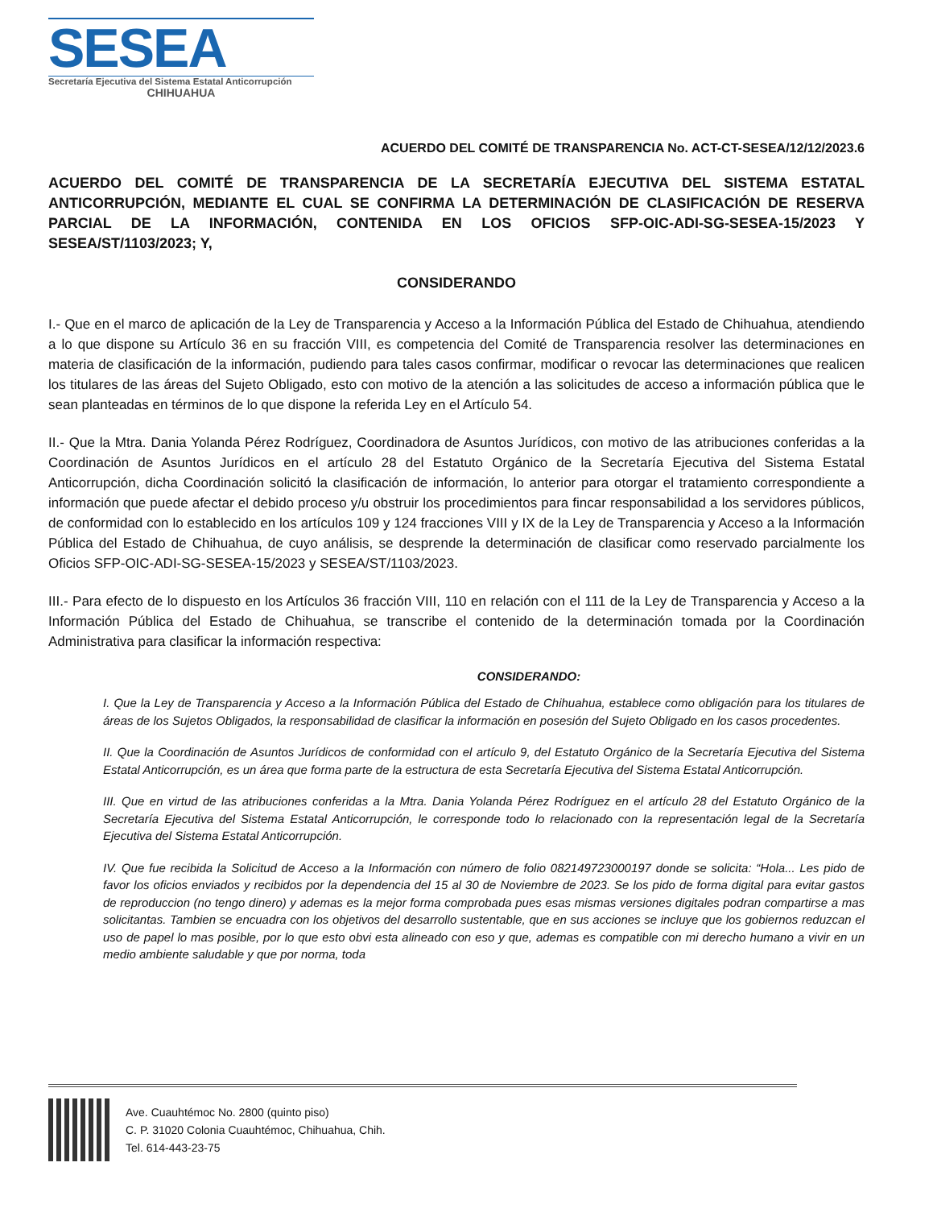SESEA
Secretaría Ejecutiva del Sistema Estatal Anticorrupción
CHIHUAHUA
ACUERDO DEL COMITÉ DE TRANSPARENCIA No. ACT-CT-SESEA/12/12/2023.6
ACUERDO DEL COMITÉ DE TRANSPARENCIA DE LA SECRETARÍA EJECUTIVA DEL SISTEMA ESTATAL ANTICORRUPCIÓN, MEDIANTE EL CUAL SE CONFIRMA LA DETERMINACIÓN DE CLASIFICACIÓN DE RESERVA PARCIAL DE LA INFORMACIÓN, CONTENIDA EN LOS OFICIOS SFP-OIC-ADI-SG-SESEA-15/2023 Y SESEA/ST/1103/2023; Y,
CONSIDERANDO
I.- Que en el marco de aplicación de la Ley de Transparencia y Acceso a la Información Pública del Estado de Chihuahua, atendiendo a lo que dispone su Artículo 36 en su fracción VIII, es competencia del Comité de Transparencia resolver las determinaciones en materia de clasificación de la información, pudiendo para tales casos confirmar, modificar o revocar las determinaciones que realicen los titulares de las áreas del Sujeto Obligado, esto con motivo de la atención a las solicitudes de acceso a información pública que le sean planteadas en términos de lo que dispone la referida Ley en el Artículo 54.
II.- Que la Mtra. Dania Yolanda Pérez Rodríguez, Coordinadora de Asuntos Jurídicos, con motivo de las atribuciones conferidas a la Coordinación de Asuntos Jurídicos en el artículo 28 del Estatuto Orgánico de la Secretaría Ejecutiva del Sistema Estatal Anticorrupción, dicha Coordinación solicitó la clasificación de información, lo anterior para otorgar el tratamiento correspondiente a información que puede afectar el debido proceso y/u obstruir los procedimientos para fincar responsabilidad a los servidores públicos, de conformidad con lo establecido en los artículos 109 y 124 fracciones VIII y IX de la Ley de Transparencia y Acceso a la Información Pública del Estado de Chihuahua, de cuyo análisis, se desprende la determinación de clasificar como reservado parcialmente los Oficios SFP-OIC-ADI-SG-SESEA-15/2023 y SESEA/ST/1103/2023.
III.- Para efecto de lo dispuesto en los Artículos 36 fracción VIII, 110 en relación con el 111 de la Ley de Transparencia y Acceso a la Información Pública del Estado de Chihuahua, se transcribe el contenido de la determinación tomada por la Coordinación Administrativa para clasificar la información respectiva:
CONSIDERANDO:
I. Que la Ley de Transparencia y Acceso a la Información Pública del Estado de Chihuahua, establece como obligación para los titulares de áreas de los Sujetos Obligados, la responsabilidad de clasificar la información en posesión del Sujeto Obligado en los casos procedentes.
II. Que la Coordinación de Asuntos Jurídicos de conformidad con el artículo 9, del Estatuto Orgánico de la Secretaría Ejecutiva del Sistema Estatal Anticorrupción, es un área que forma parte de la estructura de esta Secretaría Ejecutiva del Sistema Estatal Anticorrupción.
III. Que en virtud de las atribuciones conferidas a la Mtra. Dania Yolanda Pérez Rodríguez en el artículo 28 del Estatuto Orgánico de la Secretaría Ejecutiva del Sistema Estatal Anticorrupción, le corresponde todo lo relacionado con la representación legal de la Secretaría Ejecutiva del Sistema Estatal Anticorrupción.
IV. Que fue recibida la Solicitud de Acceso a la Información con número de folio 082149723000197 donde se solicita: “Hola... Les pido de favor los oficios enviados y recibidos por la dependencia del 15 al 30 de Noviembre de 2023. Se los pido de forma digital para evitar gastos de reproduccion (no tengo dinero) y ademas es la mejor forma comprobada pues esas mismas versiones digitales podran compartirse a mas solicitantas. Tambien se encuadra con los objetivos del desarrollo sustentable, que en sus acciones se incluye que los gobiernos reduzcan el uso de papel lo mas posible, por lo que esto obvi esta alineado con eso y que, ademas es compatible con mi derecho humano a vivir en un medio ambiente saludable y que por norma, toda
Ave. Cuauhtémoc No. 2800 (quinto piso)
C. P. 31020 Colonia Cuauhtémoc, Chihuahua, Chih.
Tel. 614-443-23-75